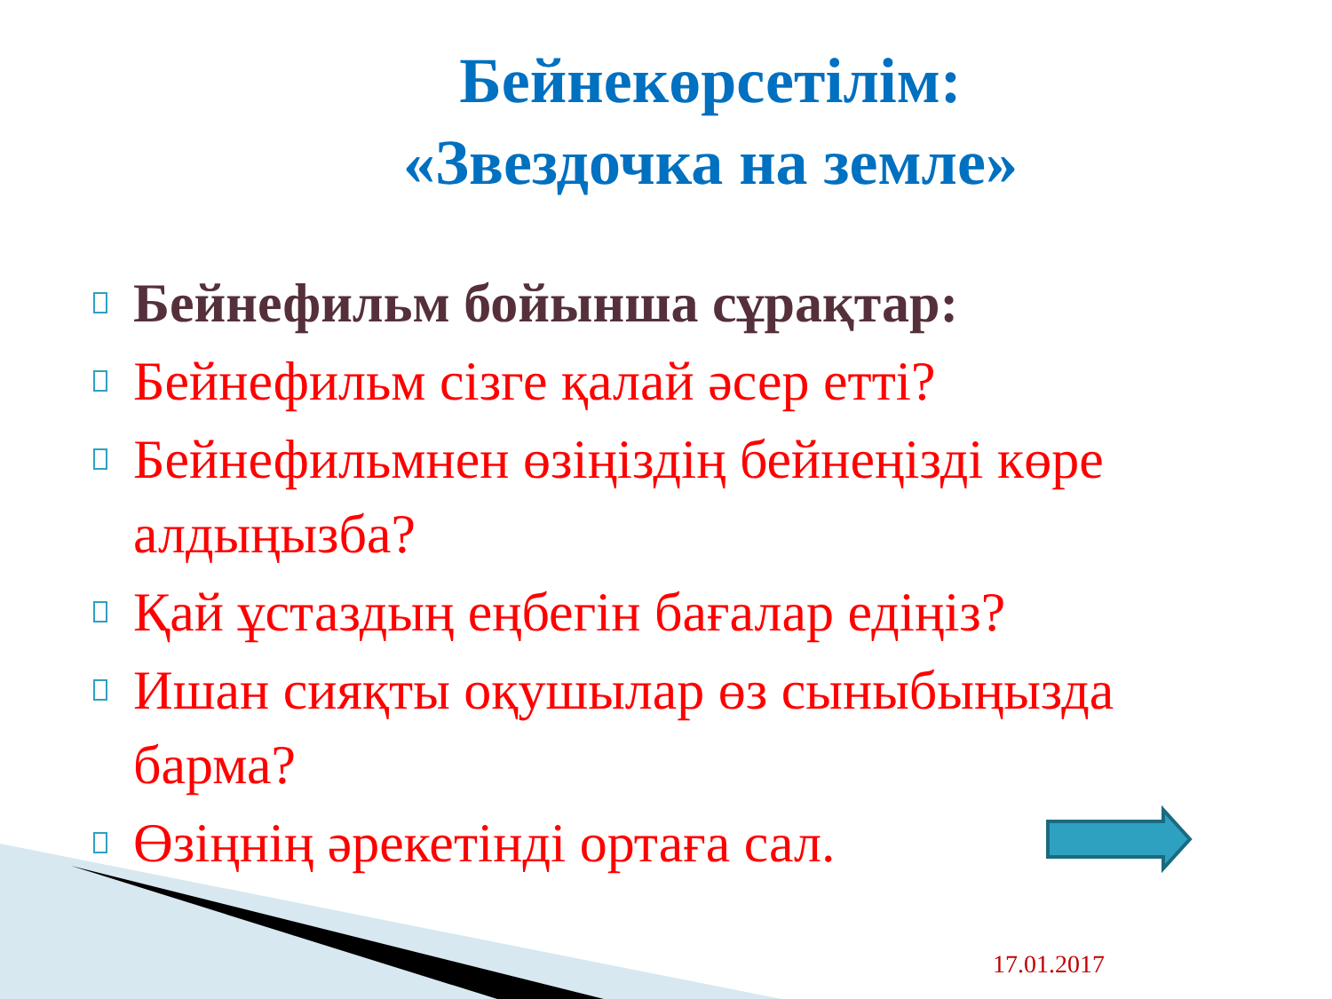Бейнекөрсетілім:
«Звездочка на земле»
Бейнефильм бойынша сұрақтар:
Бейнефильм сізге қалай әсер етті?
Бейнефильмнен өзіңіздің бейнеңізді көре алдыңызба?
Қай ұстаздың еңбегін бағалар едіңіз?
Ишан сияқты оқушылар өз сыныбыңызда барма?
Өзіңнің әрекетінді ортаға сал.
17.01.2017